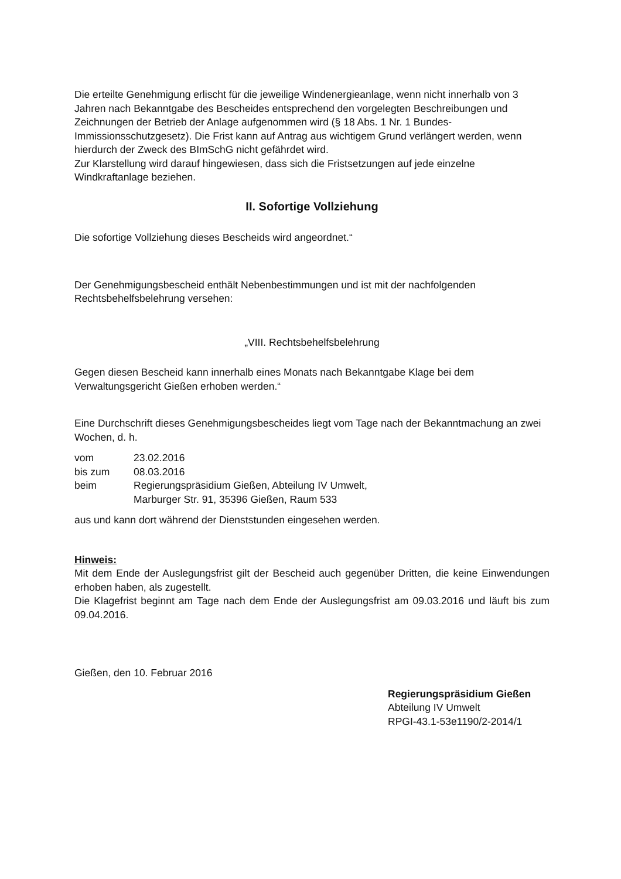Die erteilte Genehmigung erlischt für die jeweilige Windenergieanlage, wenn nicht innerhalb von 3 Jahren nach Bekanntgabe des Bescheides entsprechend den vorgelegten Beschreibungen und Zeichnungen der Betrieb der Anlage aufgenommen wird (§ 18 Abs. 1 Nr. 1 Bundes-Immissionsschutzgesetz). Die Frist kann auf Antrag aus wichtigem Grund verlängert werden, wenn hierdurch der Zweck des BImSchG nicht gefährdet wird.
Zur Klarstellung wird darauf hingewiesen, dass sich die Fristsetzungen auf jede einzelne Windkraftanlage beziehen.
II. Sofortige Vollziehung
Die sofortige Vollziehung dieses Bescheids wird angeordnet.“
Der Genehmigungsbescheid enthält Nebenbestimmungen und ist mit der nachfolgenden Rechtsbehelfsbelehrung versehen:
„VIII. Rechtsbehelfsbelehrung
Gegen diesen Bescheid kann innerhalb eines Monats nach Bekanntgabe Klage bei dem Verwaltungsgericht Gießen erhoben werden.“
Eine Durchschrift dieses Genehmigungsbescheides liegt vom Tage nach der Bekanntmachung an zwei Wochen, d. h.
| vom | 23.02.2016 |
| bis zum | 08.03.2016 |
| beim | Regierungspräsidium Gießen, Abteilung IV Umwelt, Marburger Str. 91, 35396 Gießen, Raum 533 |
aus und kann dort während der Dienststunden eingesehen werden.
Hinweis:
Mit dem Ende der Auslegungsfrist gilt der Bescheid auch gegenüber Dritten, die keine Einwendungen erhoben haben, als zugestellt.
Die Klagefrist beginnt am Tage nach dem Ende der Auslegungsfrist am 09.03.2016 und läuft bis zum 09.04.2016.
Gießen, den 10. Februar 2016
Regierungspräsidium Gießen
Abteilung IV Umwelt
RPGI-43.1-53e1190/2-2014/1